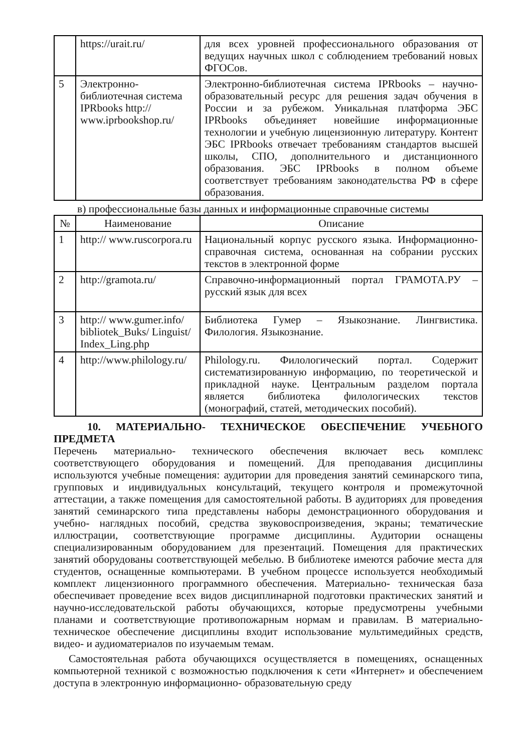| | https://urait.ru/ | для всех уровней профессионального образования от ведущих научных школ с соблюдением требований новых ФГОСов. |
| 5 | Электронно-библиотечная система IPRbooks http:// www.iprbookshop.ru/ | Электронно-библиотечная система IPRbooks – научно-образовательный ресурс для решения задач обучения в России и за рубежом. Уникальная платформа ЭБС IPRbooks объединяет новейшие информационные технологии и учебную лицензионную литературу. Контент ЭБС IPRbooks отвечает требованиям стандартов высшей школы, СПО, дополнительного и дистанционного образования. ЭБС IPRbooks в полном объеме соответствует требованиям законодательства РФ в сфере образования. |
в) профессиональные базы данных и информационные справочные системы
| № | Наименование | Описание |
| --- | --- | --- |
| 1 | http:// www.ruscorpora.ru | Национальный корпус русского языка. Информационно- справочная система, основанная на собрании русских текстов в электронной форме |
| 2 | http://gramota.ru/ | Справочно-информационный портал ГРАМОТА.РУ – русский язык для всех |
| 3 | http:// www.gumer.info/ bibliotek_Buks/ Linguist/ Index_Ling.php | Библиотека Гумер – Языкознание. Лингвистика. Филология. Языкознание. |
| 4 | http://www.philology.ru/ | Philology.ru. Филологический портал. Содержит систематизированную информацию, по теоретической и прикладной науке. Центральным разделом портала является библиотека филологических текстов (монографий, статей, методических пособий). |
10. МАТЕРИАЛЬНО- ТЕХНИЧЕСКОЕ ОБЕСПЕЧЕНИЕ УЧЕБНОГО ПРЕДМЕТА
Перечень материально- технического обеспечения включает весь комплекс соответствующего оборудования и помещений. Для преподавания дисциплины используются учебные помещения: аудитории для проведения занятий семинарского типа, групповых и индивидуальных консультаций, текущего контроля и промежуточной аттестации, а также помещения для самостоятельной работы. В аудиториях для проведения занятий семинарского типа представлены наборы демонстрационного оборудования и учебно- наглядных пособий, средства звуковоспроизведения, экраны; тематические иллюстрации, соответствующие программе дисциплины. Аудитории оснащены специализированным оборудованием для презентаций. Помещения для практических занятий оборудованы соответствующей мебелью. В библиотеке имеются рабочие места для студентов, оснащенные компьютерами. В учебном процессе используется необходимый комплект лицензионного программного обеспечения. Материально- техническая база обеспечивает проведение всех видов дисциплинарной подготовки практических занятий и научно-исследовательской работы обучающихся, которые предусмотрены учебными планами и соответствующие противопожарным нормам и правилам. В материально- техническое обеспечение дисциплины входит использование мультимедийных средств, видео- и аудиоматериалов по изучаемым темам.
Самостоятельная работа обучающихся осуществляется в помещениях, оснащенных компьютерной техникой с возможностью подключения к сети «Интернет» и обеспечением доступа в электронную информационно- образовательную среду